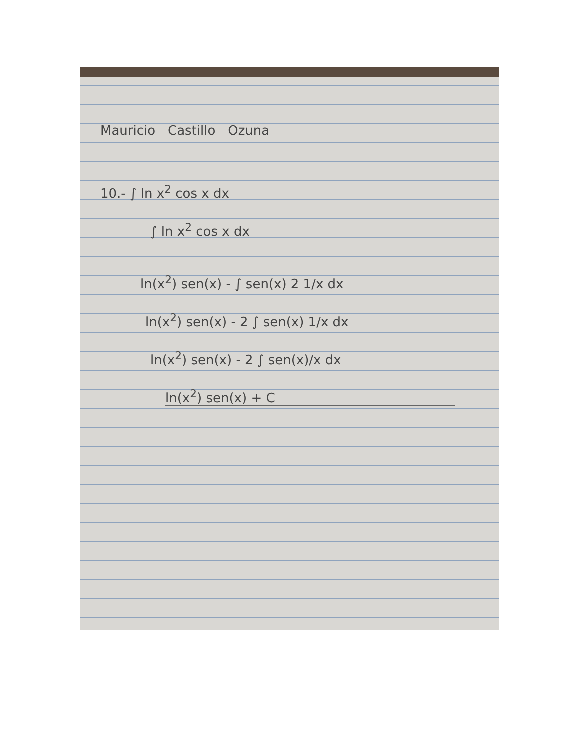Mauricio Castillo Ozuna
10.- ∫ ln x<sup>2</sup> cos x dx
∫ ln x<sup>2</sup> cos x dx
ln(x<sup>2</sup>) sen(x) - ∫ sen(x) 2 1/x dx
ln(x<sup>2</sup>) sen(x) - 2 ∫ sen(x) 1/x dx
ln(x<sup>2</sup>) sen(x) - 2 ∫ sen(x)/x dx
ln(x<sup>2</sup>) sen(x) + C